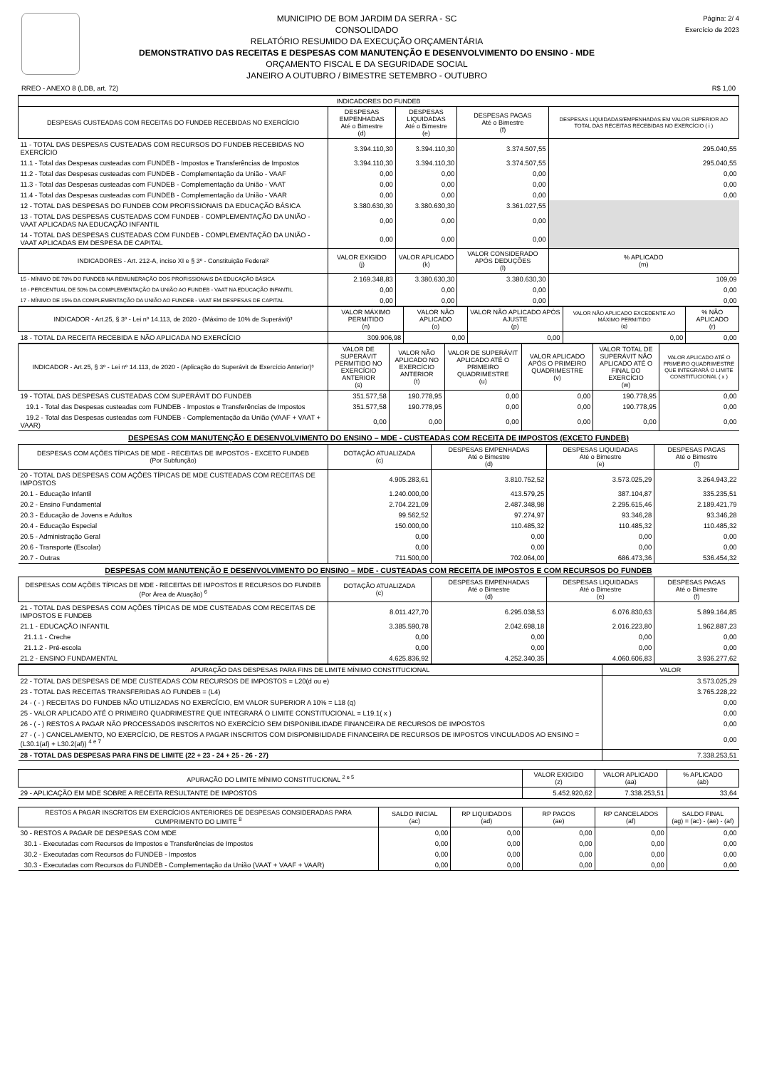MUNICIPIO DE BOM JARDIM DA SERRA - SC
CONSOLIDADO
RELATÓRIO RESUMIDO DA EXECUÇÃO ORÇAMENTÁRIA
DEMONSTRATIVO DAS RECEITAS E DESPESAS COM MANUTENÇÃO E DESENVOLVIMENTO DO ENSINO - MDE
ORÇAMENTO FISCAL E DA SEGURIDADE SOCIAL
JANEIRO A OUTUBRO / BIMESTRE SETEMBRO - OUTUBRO
Página: 2/ 4
Exercício de 2023
RREO - ANEXO 8 (LDB, art. 72) R$ 1,00
| INDICADORES DO FUNDEB | | | | |
| --- | --- | --- | --- | --- |
| DESPESAS CUSTEADAS COM RECEITAS DO FUNDEB RECEBIDAS NO EXERCÍCIO | DESPESAS EMPENHADAS Até o Bimestre (d) | DESPESAS LIQUIDADAS Até o Bimestre (e) | DESPESAS PAGAS Até o Bimestre (f) | DESPESAS LIQUIDADAS/EMPENHADAS EM VALOR SUPERIOR AO TOTAL DAS RECEITAS RECEBIDAS NO EXERCÍCIO ( i ) |
| 11 - TOTAL DAS DESPESAS CUSTEADAS COM RECURSOS DO FUNDEB RECEBIDAS NO EXERCÍCIO | 3.394.110,30 | 3.394.110,30 | 3.374.507,55 | 295.040,55 |
| 11.1 - Total das Despesas custeadas com FUNDEB - Impostos e Transferências de Impostos | 3.394.110,30 | 3.394.110,30 | 3.374.507,55 | 295.040,55 |
| 11.2 - Total das Despesas custeadas com FUNDEB - Complementação da União - VAAF | 0,00 | 0,00 | 0,00 | 0,00 |
| 11.3 - Total das Despesas custeadas com FUNDEB - Complementação da União - VAAT | 0,00 | 0,00 | 0,00 | 0,00 |
| 11.4 - Total das Despesas custeadas com FUNDEB - Complementação da União - VAAR | 0,00 | 0,00 | 0,00 | 0,00 |
| 12 - TOTAL DAS DESPESAS DO FUNDEB COM PROFISSIONAIS DA EDUCAÇÃO BÁSICA | 3.380.630,30 | 3.380.630,30 | 3.361.027,55 | |
| 13 - TOTAL DAS DESPESAS CUSTEADAS COM FUNDEB - COMPLEMENTAÇÃO DA UNIÃO - VAAT APLICADAS NA EDUCAÇÃO INFANTIL | 0,00 | 0,00 | 0,00 | |
| 14 - TOTAL DAS DESPESAS CUSTEADAS COM FUNDEB - COMPLEMENTAÇÃO DA UNIÃO - VAAT APLICADAS EM DESPESA DE CAPITAL | 0,00 | 0,00 | 0,00 | |
| INDICADORES - Art. 212-A, inciso XI e § 3º - Constituição Federal² | VALOR EXIGIDO (j) | VALOR APLICADO (k) | VALOR CONSIDERADO APÓS DEDUÇÕES (l) | % APLICADO (m) |
| 15 - MÍNIMO DE 70% DO FUNDEB NA REMUNERAÇÃO DOS PROFISSIONAIS DA EDUCAÇÃO BÁSICA | 2.169.348,83 | 3.380.630,30 | 3.380.630,30 | 109,09 |
| 16 - PERCENTUAL DE 50% DA COMPLEMENTAÇÃO DA UNIÃO AO FUNDEB - VAAT NA EDUCAÇÃO INFANTIL | 0,00 | 0,00 | 0,00 | 0,00 |
| 17 - MÍNIMO DE 15% DA COMPLEMENTAÇÃO DA UNIÃO AO FUNDEB - VAAT EM DESPESAS DE CAPITAL | 0,00 | 0,00 | 0,00 | 0,00 |
| INDICADOR - Art.25, § 3º - Lei nº 14.113, de 2020 - (Máximo de 10% de Superávit)³ | VALOR MÁXIMO PERMITIDO (n) | VALOR NÃO APLICADO (o) | VALOR NÃO APLICADO APÓS AJUSTE (p) | VALOR NÃO APLICADO EXCEDENTE AO MÁXIMO PERMITIDO (q) | % NÃO APLICADO (r) |
| --- | --- | --- | --- | --- | --- |
| 18 - TOTAL DA RECEITA RECEBIDA E NÃO APLICADA NO EXERCÍCIO | 309.906,98 | 0,00 | 0,00 | 0,00 | 0,00 |
| INDICADOR - Art.25, § 3º - Lei nº 14.113, de 2020 - (Aplicação do Superávit de Exercício Anterior)³ | VALOR DE SUPERÁVIT PERMITIDO NO EXERCÍCIO ANTERIOR (s) | VALOR NÃO APLICADO NO EXERCÍCIO ANTERIOR (t) | VALOR DE SUPERÁVIT APLICADO ATÉ O PRIMEIRO QUADRIMESTRE (u) | VALOR APLICADO APÓS O PRIMEIRO QUADRIMESTRE (v) | VALOR TOTAL DE SUPERÁVIT NÃO APLICADO ATÉ O FINAL DO EXERCÍCIO (w) | VALOR APLICADO ATÉ O PRIMEIRO QUADRIMESTRE QUE INTEGRARÁ O LIMITE CONSTITUCIONAL ( x ) |
| --- | --- | --- | --- | --- | --- | --- |
| 19 - TOTAL DAS DESPESAS CUSTEADAS COM SUPERÁVIT DO FUNDEB | 351.577,58 | 190.778,95 | 0,00 | 0,00 | 190.778,95 | 0,00 |
| 19.1 - Total das Despesas custeadas com FUNDEB - Impostos e Transferências de Impostos | 351.577,58 | 190.778,95 | 0,00 | 0,00 | 190.778,95 | 0,00 |
| 19.2 - Total das Despesas custeadas com FUNDEB - Complementação da União (VAAF + VAAT + VAAR) | 0,00 | 0,00 | 0,00 | 0,00 | 0,00 | 0,00 |
DESPESAS COM MANUTENÇÃO E DESENVOLVIMENTO DO ENSINO – MDE - CUSTEADAS COM RECEITA DE IMPOSTOS (EXCETO FUNDEB)
| DESPESAS COM AÇÕES TÍPICAS DE MDE - RECEITAS DE IMPOSTOS - EXCETO FUNDEB (Por Subfunção) | DOTAÇÃO ATUALIZADA (c) | DESPESAS EMPENHADAS Até o Bimestre (d) | DESPESAS LIQUIDADAS Até o Bimestre (e) | DESPESAS PAGAS Até o Bimestre (f) |
| --- | --- | --- | --- | --- |
| 20 - TOTAL DAS DESPESAS COM AÇÕES TÍPICAS DE MDE CUSTEADAS COM RECEITAS DE IMPOSTOS | 4.905.283,61 | 3.810.752,52 | 3.573.025,29 | 3.264.943,22 |
| 20.1 - Educação Infantil | 1.240.000,00 | 413.579,25 | 387.104,87 | 335.235,51 |
| 20.2 - Ensino Fundamental | 2.704.221,09 | 2.487.348,98 | 2.295.615,46 | 2.189.421,79 |
| 20.3 - Educação de Jovens e Adultos | 99.562,52 | 97.274,97 | 93.346,28 | 93.346,28 |
| 20.4 - Educação Especial | 150.000,00 | 110.485,32 | 110.485,32 | 110.485,32 |
| 20.5 - Administração Geral | 0,00 | 0,00 | 0,00 | 0,00 |
| 20.6 - Transporte (Escolar) | 0,00 | 0,00 | 0,00 | 0,00 |
| 20.7 - Outras | 711.500,00 | 702.064,00 | 686.473,36 | 536.454,32 |
DESPESAS COM MANUTENÇÃO E DESENVOLVIMENTO DO ENSINO – MDE - CUSTEADAS COM RECEITA DE IMPOSTOS E COM RECURSOS DO FUNDEB
| DESPESAS COM AÇÕES TÍPICAS DE MDE - RECEITAS DE IMPOSTOS E RECURSOS DO FUNDEB (Por Área de Atuação) <sup>6</sup> | DOTAÇÃO ATUALIZADA (c) | DESPESAS EMPENHADAS Até o Bimestre (d) | DESPESAS LIQUIDADAS Até o Bimestre (e) | DESPESAS PAGAS Até o Bimestre (f) |
| --- | --- | --- | --- | --- |
| 21 - TOTAL DAS DESPESAS COM AÇÕES TÍPICAS DE MDE CUSTEADAS COM RECEITAS DE IMPOSTOS E FUNDEB | 8.011.427,70 | 6.295.038,53 | 6.076.830,63 | 5.899.164,85 |
| 21.1 - EDUCAÇÃO INFANTIL | 3.385.590,78 | 2.042.698,18 | 2.016.223,80 | 1.962.887,23 |
| 21.1.1 - Creche | 0,00 | 0,00 | 0,00 | 0,00 |
| 21.1.2 - Pré-escola | 0,00 | 0,00 | 0,00 | 0,00 |
| 21.2 - ENSINO FUNDAMENTAL | 4.625.836,92 | 4.252.340,35 | 4.060.606,83 | 3.936.277,62 |
| APURAÇÃO DAS DESPESAS PARA FINS DE LIMITE MÍNIMO CONSTITUCIONAL | VALOR |
| --- | --- |
| 22 - TOTAL DAS DESPESAS DE MDE CUSTEADAS COM RECURSOS DE IMPOSTOS = L20(d ou e) | 3.573.025,29 |
| 23 - TOTAL DAS RECEITAS TRANSFERIDAS AO FUNDEB = (L4) | 3.765.228,22 |
| 24 - ( - ) RECEITAS DO FUNDEB NÃO UTILIZADAS NO EXERCÍCIO, EM VALOR SUPERIOR A 10% = L18 (q) | 0,00 |
| 25 - VALOR APLICADO ATÉ O PRIMEIRO QUADRIMESTRE QUE INTEGRARÁ O LIMITE CONSTITUCIONAL = L19.1( x ) | 0,00 |
| 26 - ( - ) RESTOS A PAGAR NÃO PROCESSADOS INSCRITOS NO EXERCÍCIO SEM DISPONIBILIDADE FINANCEIRA DE RECURSOS DE IMPOSTOS | 0,00 |
| 27 - ( - ) CANCELAMENTO, NO EXERCÍCIO, DE RESTOS A PAGAR INSCRITOS COM DISPONIBILIDADE FINANCEIRA DE RECURSOS DE IMPOSTOS VINCULADOS AO ENSINO = (L30.1(af) + L30.2(af)) <sup>4 e 7</sup> | 0,00 |
| 28 - TOTAL DAS DESPESAS PARA FINS DE LIMITE (22 + 23 - 24 + 25 - 26 - 27) | 7.338.253,51 |
| APURAÇÃO DO LIMITE MÍNIMO CONSTITUCIONAL <sup>2 e 5</sup> | VALOR EXIGIDO (z) | VALOR APLICADO (aa) | % APLICADO (ab) |
| --- | --- | --- | --- |
| 29 - APLICAÇÃO EM MDE SOBRE A RECEITA RESULTANTE DE IMPOSTOS | 5.452.920,62 | 7.338.253,51 | 33,64 |
| RESTOS A PAGAR INSCRITOS EM EXERCÍCIOS ANTERIORES DE DESPESAS CONSIDERADAS PARA CUMPRIMENTO DO LIMITE <sup>8</sup> | SALDO INICIAL (ac) | RP LIQUIDADOS (ad) | RP PAGOS (ae) | RP CANCELADOS (af) | SALDO FINAL (ag) = (ac) - (ae) - (af) |
| --- | --- | --- | --- | --- | --- |
| 30 - RESTOS A PAGAR DE DESPESAS COM MDE | 0,00 | 0,00 | 0,00 | 0,00 | 0,00 |
| 30.1 - Executadas com Recursos de Impostos e Transferências de Impostos | 0,00 | 0,00 | 0,00 | 0,00 | 0,00 |
| 30.2 - Executadas com Recursos do FUNDEB - Impostos | 0,00 | 0,00 | 0,00 | 0,00 | 0,00 |
| 30.3 - Executadas com Recursos do FUNDEB - Complementação da União (VAAT + VAAF + VAAR) | 0,00 | 0,00 | 0,00 | 0,00 | 0,00 |